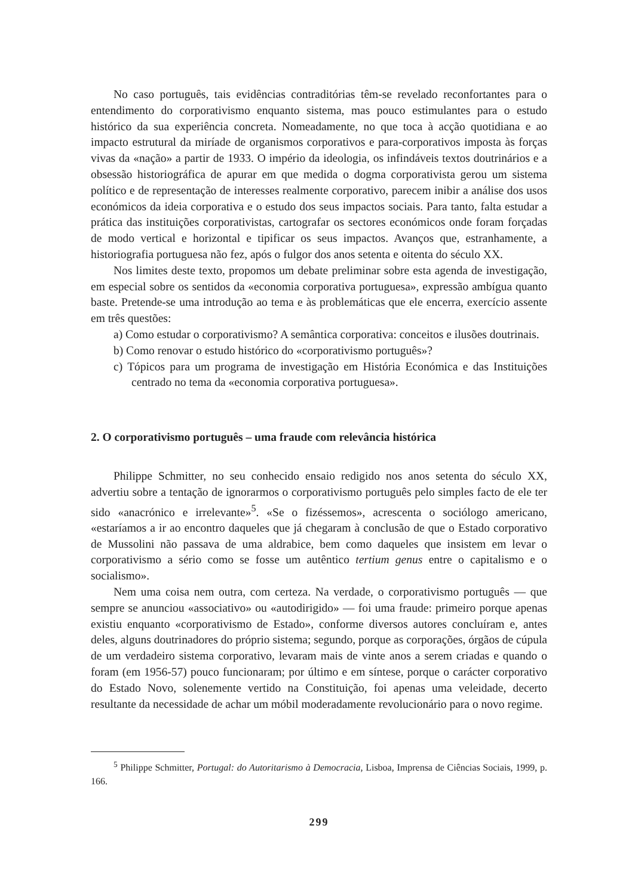No caso português, tais evidências contraditórias têm-se revelado reconfortantes para o entendimento do corporativismo enquanto sistema, mas pouco estimulantes para o estudo histórico da sua experiência concreta. Nomeadamente, no que toca à acção quotidiana e ao impacto estrutural da miríade de organismos corporativos e para-corporativos imposta às forças vivas da «nação» a partir de 1933. O império da ideologia, os infindáveis textos doutrinários e a obsessão historiográfica de apurar em que medida o dogma corporativista gerou um sistema político e de representação de interesses realmente corporativo, parecem inibir a análise dos usos económicos da ideia corporativa e o estudo dos seus impactos sociais. Para tanto, falta estudar a prática das instituições corporativistas, cartografar os sectores económicos onde foram forçadas de modo vertical e horizontal e tipificar os seus impactos. Avanços que, estranhamente, a historiografia portuguesa não fez, após o fulgor dos anos setenta e oitenta do século XX.
Nos limites deste texto, propomos um debate preliminar sobre esta agenda de investigação, em especial sobre os sentidos da «economia corporativa portuguesa», expressão ambígua quanto baste. Pretende-se uma introdução ao tema e às problemáticas que ele encerra, exercício assente em três questões:
a) Como estudar o corporativismo? A semântica corporativa: conceitos e ilusões doutrinais.
b) Como renovar o estudo histórico do «corporativismo português»?
c) Tópicos para um programa de investigação em História Económica e das Instituições centrado no tema da «economia corporativa portuguesa».
2. O corporativismo português – uma fraude com relevância histórica
Philippe Schmitter, no seu conhecido ensaio redigido nos anos setenta do século XX, advertiu sobre a tentação de ignorarmos o corporativismo português pelo simples facto de ele ter sido «anacrónico e irrelevante»<sup>5</sup>. «Se o fizéssemos», acrescenta o sociólogo americano, «estaríamos a ir ao encontro daqueles que já chegaram à conclusão de que o Estado corporativo de Mussolini não passava de uma aldrabice, bem como daqueles que insistem em levar o corporativismo a sério como se fosse um autêntico tertium genus entre o capitalismo e o socialismo».
Nem uma coisa nem outra, com certeza. Na verdade, o corporativismo português — que sempre se anunciou «associativo» ou «autodirigido» — foi uma fraude: primeiro porque apenas existiu enquanto «corporativismo de Estado», conforme diversos autores concluíram e, antes deles, alguns doutrinadores do próprio sistema; segundo, porque as corporações, órgãos de cúpula de um verdadeiro sistema corporativo, levaram mais de vinte anos a serem criadas e quando o foram (em 1956-57) pouco funcionaram; por último e em síntese, porque o carácter corporativo do Estado Novo, solenemente vertido na Constituição, foi apenas uma veleidade, decerto resultante da necessidade de achar um móbil moderadamente revolucionário para o novo regime.
<sup>5</sup> Philippe Schmitter, Portugal: do Autoritarismo à Democracia, Lisboa, Imprensa de Ciências Sociais, 1999, p. 166.
299